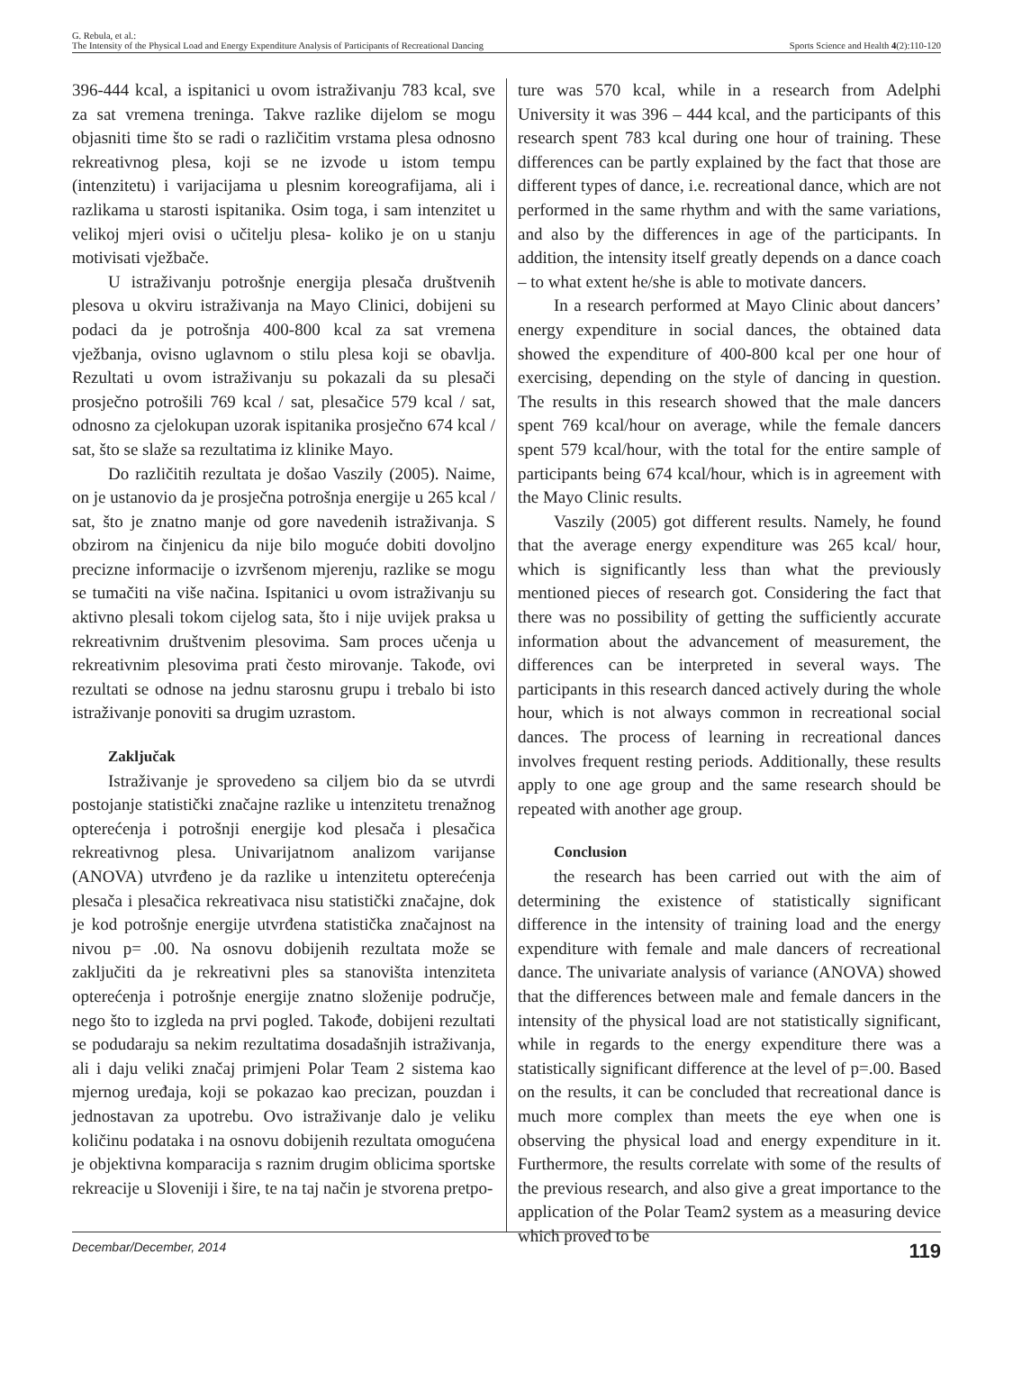G. Rebula, et al.:
The Intensity of the Physical Load and Energy Expenditure Analysis of Participants of Recreational Dancing
Sports Science and Health 4(2):110-120
396-444 kcal, a ispitanici u ovom istraživanju 783 kcal, sve za sat vremena treninga. Takve razlike dijelom se mogu objasniti time što se radi o različitim vrstama plesa odnosno rekreativnog plesa, koji se ne izvode u istom tempu (intenzitetu) i varijacijama u plesnim koreografijama, ali i razlikama u starosti ispitanika. Osim toga, i sam intenzitet u velikoj mjeri ovisi o učitelju plesa- koliko je on u stanju motivisati vježbače.
U istraživanju potrošnje energija plesača društvenih plesova u okviru istraživanja na Mayo Clinici, dobijeni su podaci da je potrošnja 400-800 kcal za sat vremena vježbanja, ovisno uglavnom o stilu plesa koji se obavlja. Rezultati u ovom istraživanju su pokazali da su plesači prosječno potrošili 769 kcal / sat, plesačice 579 kcal / sat, odnosno za cjelokupan uzorak ispitanika prosječno 674 kcal / sat, što se slaže sa rezultatima iz klinike Mayo.
Do različitih rezultata je došao Vaszily (2005). Naime, on je ustanovio da je prosječna potrošnja energije u 265 kcal / sat, što je znatno manje od gore navedenih istraživanja. S obzirom na činjenicu da nije bilo moguće dobiti dovoljno precizne informacije o izvršenom mjerenju, razlike se mogu se tumačiti na više načina. Ispitanici u ovom istraživanju su aktivno plesali tokom cijelog sata, što i nije uvijek praksa u rekreativnim društvenim plesovima. Sam proces učenja u rekreativnim plesovima prati često mirovanje. Takođe, ovi rezultati se odnose na jednu starosnu grupu i trebalo bi isto istraživanje ponoviti sa drugim uzrastom.
Zaključak
Istraživanje je sprovedeno sa ciljem bio da se utvrdi postojanje statistički značajne razlike u intenzitetu trenažnog opterećenja i potrošnji energije kod plesača i plesačica rekreativnog plesa. Univarijatnom analizom varijanse (ANOVA) utvrđeno je da razlike u intenzitetu opterećenja plesača i plesačica rekreativaca nisu statistički značajne, dok je kod potrošnje energije utvrđena statistička značajnost na nivou p= .00. Na osnovu dobijenih rezultata može se zaključiti da je rekreativni ples sa stanovišta intenziteta opterećenja i potrošnje energije znatno složenije područje, nego što to izgleda na prvi pogled. Takođe, dobijeni rezultati se podudaraju sa nekim rezultatima dosadašnjih istraživanja, ali i daju veliki značaj primjeni Polar Team 2 sistema kao mjernog uređaja, koji se pokazao kao precizan, pouzdan i jednostavan za upotrebu. Ovo istraživanje dalo je veliku količinu podataka i na osnovu dobijenih rezultata omogućena je objektivna komparacija s raznim drugim oblicima sportske rekreacije u Sloveniji i šire, te na taj način je stvorena pretpo-
ture was 570 kcal, while in a research from Adelphi University it was 396 – 444 kcal, and the participants of this research spent 783 kcal during one hour of training. These differences can be partly explained by the fact that those are different types of dance, i.e. recreational dance, which are not performed in the same rhythm and with the same variations, and also by the differences in age of the participants. In addition, the intensity itself greatly depends on a dance coach – to what extent he/she is able to motivate dancers.
In a research performed at Mayo Clinic about dancers’ energy expenditure in social dances, the obtained data showed the expenditure of 400-800 kcal per one hour of exercising, depending on the style of dancing in question. The results in this research showed that the male dancers spent 769 kcal/hour on average, while the female dancers spent 579 kcal/hour, with the total for the entire sample of participants being 674 kcal/hour, which is in agreement with the Mayo Clinic results.
Vaszily (2005) got different results. Namely, he found that the average energy expenditure was 265 kcal/ hour, which is significantly less than what the previously mentioned pieces of research got. Considering the fact that there was no possibility of getting the sufficiently accurate information about the advancement of measurement, the differences can be interpreted in several ways. The participants in this research danced actively during the whole hour, which is not always common in recreational social dances. The process of learning in recreational dances involves frequent resting periods. Additionally, these results apply to one age group and the same research should be repeated with another age group.
Conclusion
the research has been carried out with the aim of determining the existence of statistically significant difference in the intensity of training load and the energy expenditure with female and male dancers of recreational dance. The univariate analysis of variance (ANOVA) showed that the differences between male and female dancers in the intensity of the physical load are not statistically significant, while in regards to the energy expenditure there was a statistically significant difference at the level of p=.00. Based on the results, it can be concluded that recreational dance is much more complex than meets the eye when one is observing the physical load and energy expenditure in it. Furthermore, the results correlate with some of the results of the previous research, and also give a great importance to the application of the Polar Team2 system as a measuring device which proved to be
Decembar/December, 2014 119